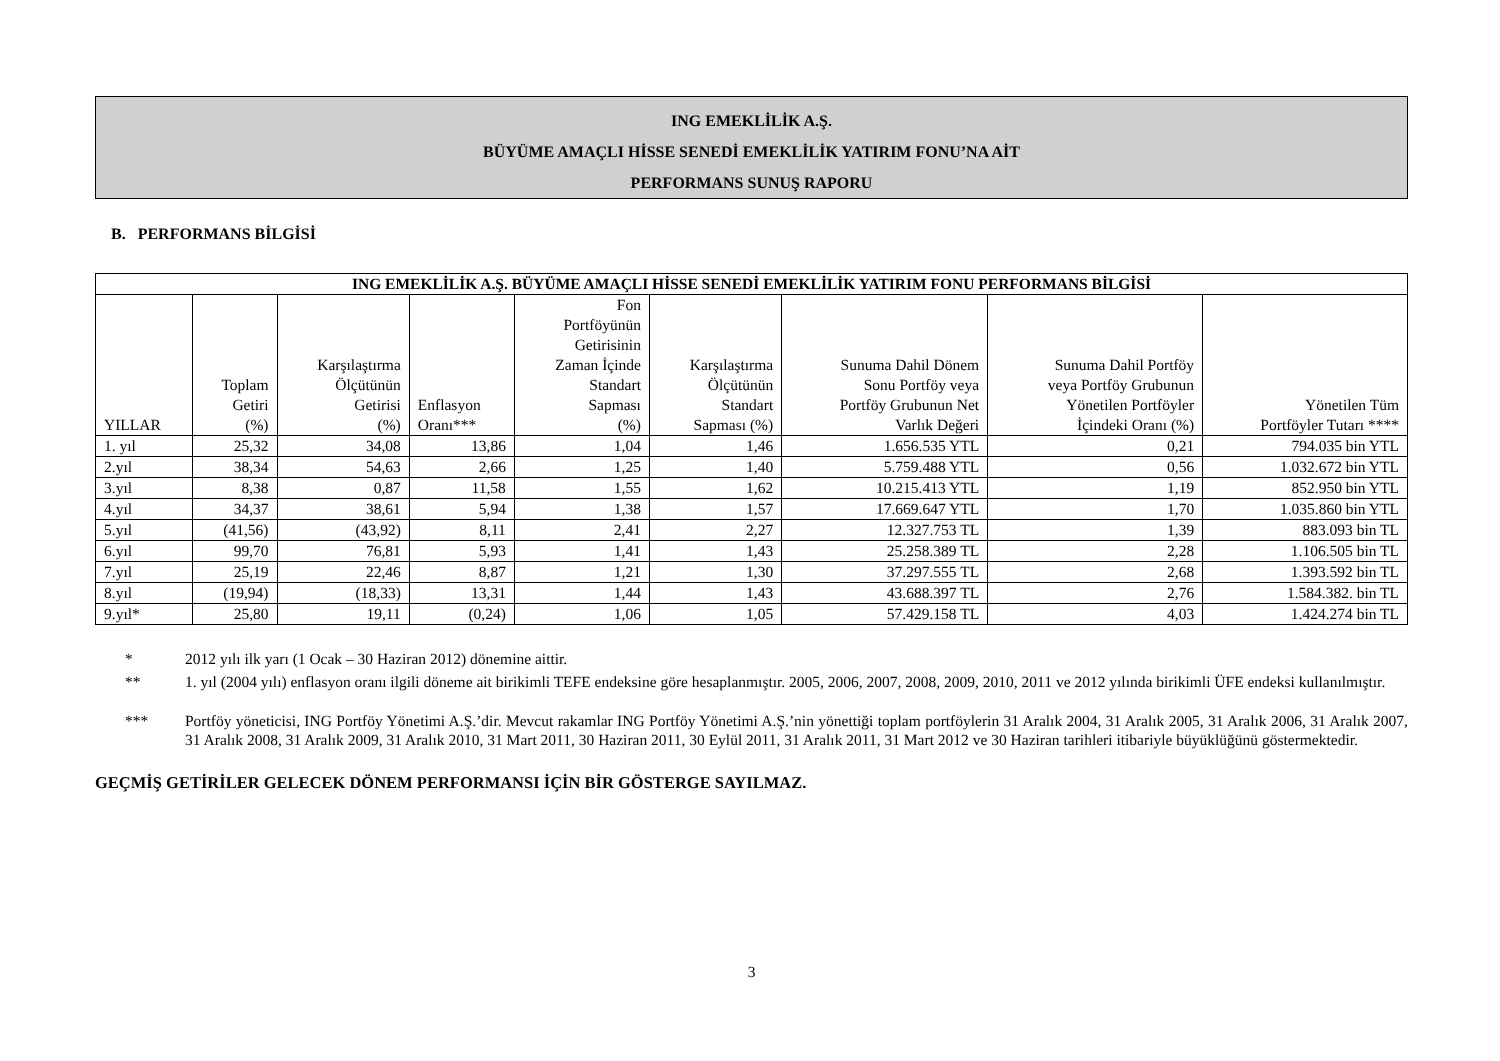ING EMEKLİLİK A.Ş.
BÜYÜME AMAÇLI HİSSE SENEDİ EMEKLİLİK YATIRIM FONU’NA AİT
PERFORMANS SUNUŞ RAPORU
B. PERFORMANS BİLGİSİ
| ING EMEKLİLİK A.Ş. BÜYÜME AMAÇLI HİSSE SENEDİ EMEKLİLİK YATIRIM FONU PERFORMANS BİLGİSİ | | | | | | | | |
| --- | --- | --- | --- | --- | --- | --- | --- | --- |
| YILLAR | Toplam Getiri (%) | Karşılaştırma Ölçütünün Getirisi (%) | Enflasyon Oranı*** | Fon Portföyünün Getirisinin Zaman İçinde Standart Sapması (%) | Karşılaştırma Ölçütünün Standart Sapması (%) | Sunuma Dahil Dönem Sonu Portföy veya Portföy Grubunun Net Varlık Değeri | Sunuma Dahil Portföy veya Portföy Grubunun Yönetilen Portföyler İçindeki Oranı (%) | Yönetilen Tüm Portföyler Tutarı **** |
| 1. yıl | 25,32 | 34,08 | 13,86 | 1,04 | 1,46 | 1.656.535 YTL | 0,21 | 794.035 bin YTL |
| 2.yıl | 38,34 | 54,63 | 2,66 | 1,25 | 1,40 | 5.759.488 YTL | 0,56 | 1.032.672 bin YTL |
| 3.yıl | 8,38 | 0,87 | 11,58 | 1,55 | 1,62 | 10.215.413 YTL | 1,19 | 852.950 bin YTL |
| 4.yıl | 34,37 | 38,61 | 5,94 | 1,38 | 1,57 | 17.669.647 YTL | 1,70 | 1.035.860 bin YTL |
| 5.yıl | (41,56) | (43,92) | 8,11 | 2,41 | 2,27 | 12.327.753 TL | 1,39 | 883.093 bin TL |
| 6.yıl | 99,70 | 76,81 | 5,93 | 1,41 | 1,43 | 25.258.389 TL | 2,28 | 1.106.505 bin TL |
| 7.yıl | 25,19 | 22,46 | 8,87 | 1,21 | 1,30 | 37.297.555 TL | 2,68 | 1.393.592 bin TL |
| 8.yıl | (19,94) | (18,33) | 13,31 | 1,44 | 1,43 | 43.688.397 TL | 2,76 | 1.584.382. bin TL |
| 9.yıl* | 25,80 | 19,11 | (0,24) | 1,06 | 1,05 | 57.429.158 TL | 4,03 | 1.424.274 bin TL |
* 2012 yılı ilk yarı (1 Ocak – 30 Haziran 2012) dönemine aittir.
** 1. yıl (2004 yılı) enflasyon oranı ilgili döneme ait birikimli TEFE endeksine göre hesaplanmıştır. 2005, 2006, 2007, 2008, 2009, 2010, 2011 ve 2012 yılında birikimli ÜFE endeksi kullanılmıştır.
*** Portföy yöneticisi, ING Portföy Yönetimi A.Ş.’dir. Mevcut rakamlar ING Portföy Yönetimi A.Ş.’nin yönettiği toplam portföylerin 31 Aralık 2004, 31 Aralık 2005, 31 Aralık 2006, 31 Aralık 2007, 31 Aralık 2008, 31 Aralık 2009, 31 Aralık 2010, 31 Mart 2011, 30 Haziran 2011, 30 Eylül 2011, 31 Aralık 2011, 31 Mart 2012 ve 30 Haziran tarihleri itibariyle büyüklüğünü göstermektedir.
GEÇMİŞ GETİRİLER GELECEK DÖNEM PERFORMANSI İÇİN BİR GÖSTERGE SAYILMAZ.
3